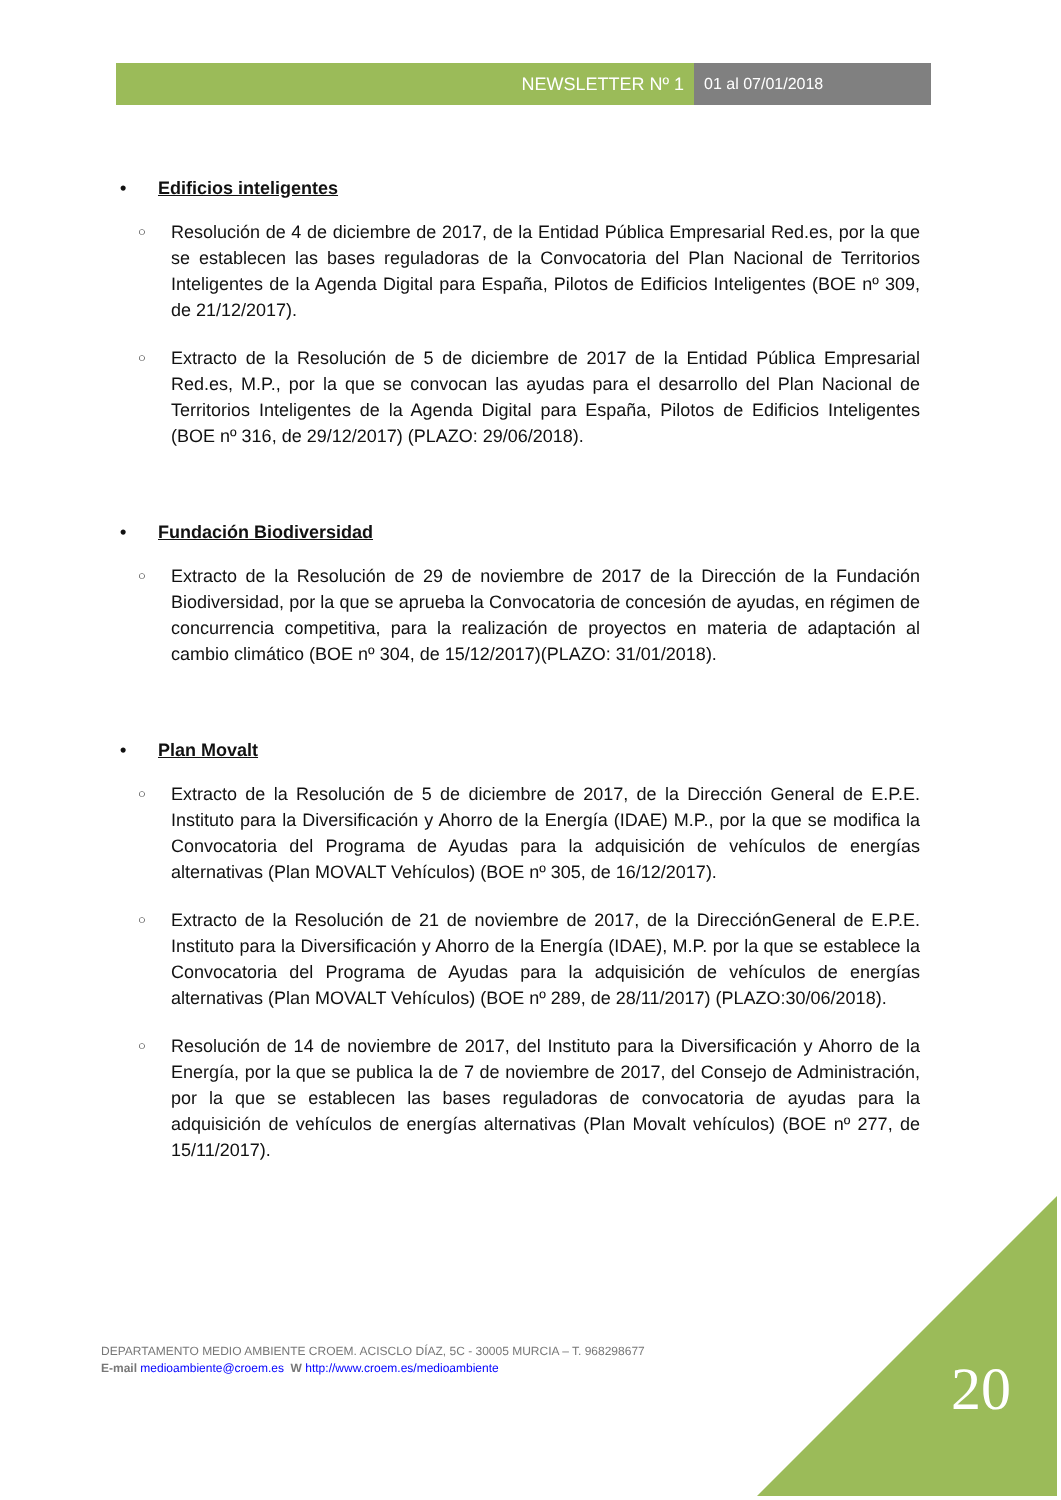NEWSLETTER Nº 1 01 al 07/01/2018
• Edificios inteligentes
○
Resolución de 4 de diciembre de 2017, de la Entidad Pública Empresarial Red.es, por la que se establecen las bases reguladoras de la Convocatoria del Plan Nacional de Territorios Inteligentes de la Agenda Digital para España, Pilotos de Edificios Inteligentes (BOE nº 309, de 21/12/2017).
○
Extracto de la Resolución de 5 de diciembre de 2017 de la Entidad Pública Empresarial Red.es, M.P., por la que se convocan las ayudas para el desarrollo del Plan Nacional de Territorios Inteligentes de la Agenda Digital para España, Pilotos de Edificios Inteligentes (BOE nº 316, de 29/12/2017) (PLAZO: 29/06/2018).
• Fundación Biodiversidad
○
Extracto de la Resolución de 29 de noviembre de 2017 de la Dirección de la Fundación Biodiversidad, por la que se aprueba la Convocatoria de concesión de ayudas, en régimen de concurrencia competitiva, para la realización de proyectos en materia de adaptación al cambio climático (BOE nº 304, de 15/12/2017)(PLAZO: 31/01/2018).
• Plan Movalt
○
Extracto de la Resolución de 5 de diciembre de 2017, de la Dirección General de E.P.E. Instituto para la Diversificación y Ahorro de la Energía (IDAE) M.P., por la que se modifica la Convocatoria del Programa de Ayudas para la adquisición de vehículos de energías alternativas (Plan MOVALT Vehículos) (BOE nº 305, de 16/12/2017).
○
Extracto de la Resolución de 21 de noviembre de 2017, de la DirecciónGeneral de E.P.E. Instituto para la Diversificación y Ahorro de la Energía (IDAE), M.P. por la que se establece la Convocatoria del Programa de Ayudas para la adquisición de vehículos de energías alternativas (Plan MOVALT Vehículos) (BOE nº 289, de 28/11/2017) (PLAZO:30/06/2018).
○
Resolución de 14 de noviembre de 2017, del Instituto para la Diversificación y Ahorro de la Energía, por la que se publica la de 7 de noviembre de 2017, del Consejo de Administración, por la que se establecen las bases reguladoras de convocatoria de ayudas para la adquisición de vehículos de energías alternativas (Plan Movalt vehículos) (BOE nº 277, de 15/11/2017).
DEPARTAMENTO MEDIO AMBIENTE CROEM. ACISCLO DÍAZ, 5C - 30005 MURCIA – T. 968298677
E-mail medioambiente@croem.es W http://www.croem.es/medioambiente
20